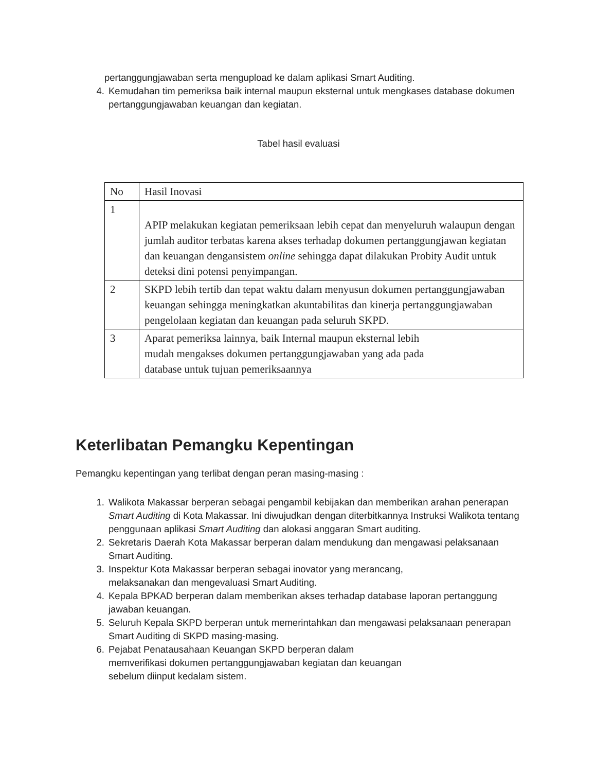pertanggungjawaban serta mengupload ke dalam aplikasi Smart Auditing.
4. Kemudahan tim pemeriksa baik internal maupun eksternal untuk mengkases database dokumen pertanggungjawaban keuangan dan kegiatan.
Tabel hasil evaluasi
| No | Hasil Inovasi |
| 1 | APIP melakukan kegiatan pemeriksaan lebih cepat dan menyeluruh walaupun dengan jumlah auditor terbatas karena akses terhadap dokumen pertanggungjawan kegiatan dan keuangan dengansistem online sehingga dapat dilakukan Probity Audit untuk deteksi dini potensi penyimpangan. |
| 2 | SKPD lebih tertib dan tepat waktu dalam menyusun dokumen pertanggungjawaban keuangan sehingga meningkatkan akuntabilitas dan kinerja pertanggungjawaban pengelolaan kegiatan dan keuangan pada seluruh SKPD. |
| 3 | Aparat pemeriksa lainnya, baik Internal maupun eksternal lebih mudah mengakses dokumen pertanggungjawaban yang ada pada database untuk tujuan pemeriksaannya |
Keterlibatan Pemangku Kepentingan
Pemangku kepentingan yang terlibat dengan peran masing-masing :
1. Walikota Makassar berperan sebagai pengambil kebijakan dan memberikan arahan penerapan Smart Auditing di Kota Makassar. Ini diwujudkan dengan diterbitkannya Instruksi Walikota tentang penggunaan aplikasi Smart Auditing dan alokasi anggaran Smart auditing.
2. Sekretaris Daerah Kota Makassar berperan dalam mendukung dan mengawasi pelaksanaan Smart Auditing.
3. Inspektur Kota Makassar berperan sebagai inovator yang merancang,
melaksanakan dan mengevaluasi Smart Auditing.
4. Kepala BPKAD berperan dalam memberikan akses terhadap database laporan pertanggung jawaban keuangan.
5. Seluruh Kepala SKPD berperan untuk memerintahkan dan mengawasi pelaksanaan penerapan Smart Auditing di SKPD masing-masing.
6. Pejabat Penatausahaan Keuangan SKPD berperan dalam
memverifikasi dokumen pertanggungjawaban kegiatan dan keuangan
sebelum diinput kedalam sistem.